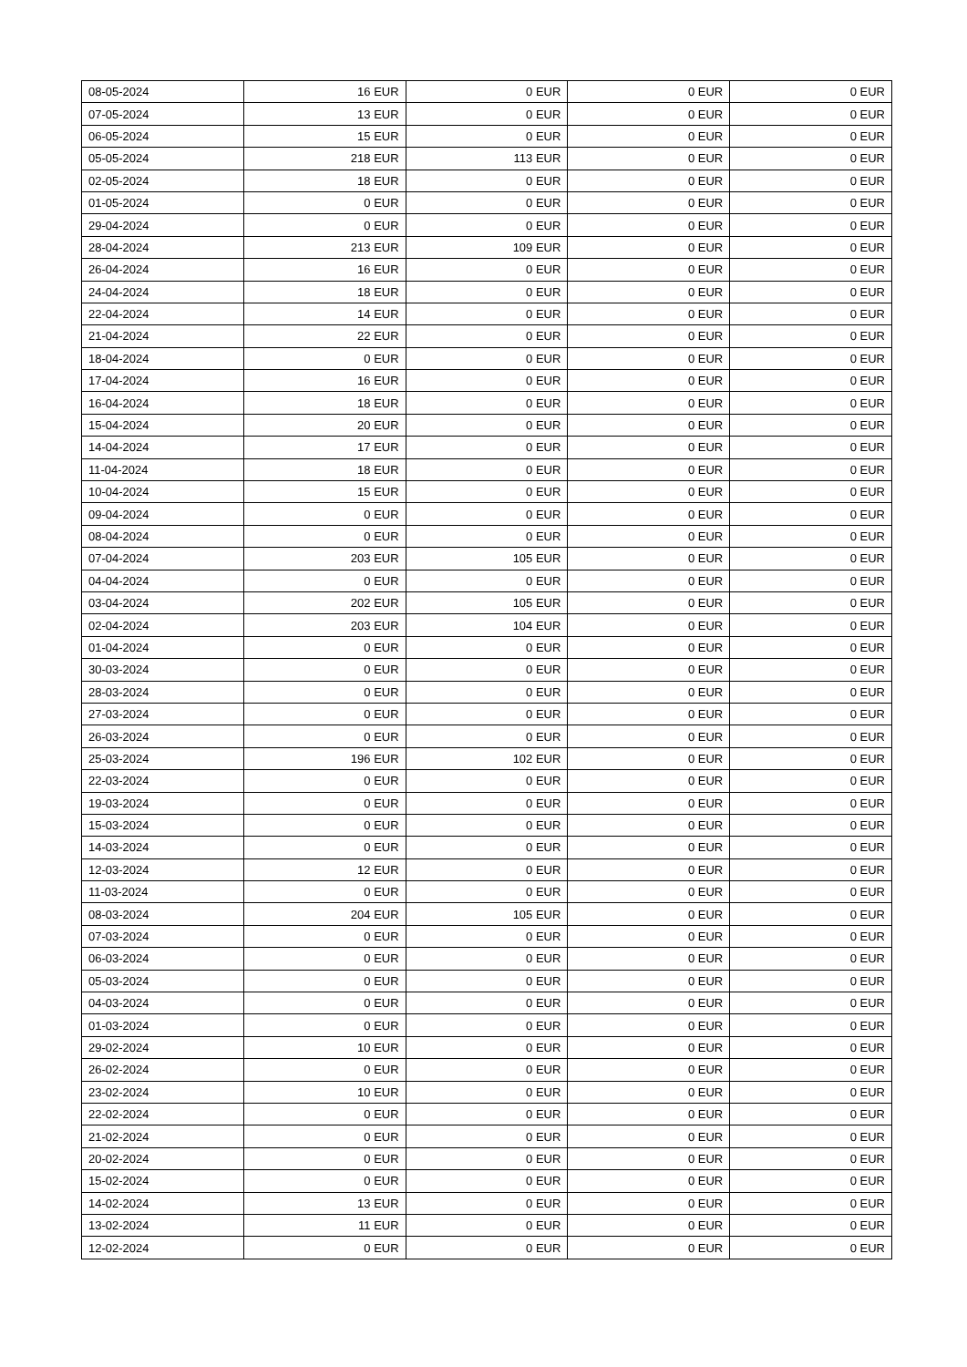| 08-05-2024 | 16 EUR | 0 EUR | 0 EUR | 0 EUR |
| 07-05-2024 | 13 EUR | 0 EUR | 0 EUR | 0 EUR |
| 06-05-2024 | 15 EUR | 0 EUR | 0 EUR | 0 EUR |
| 05-05-2024 | 218 EUR | 113 EUR | 0 EUR | 0 EUR |
| 02-05-2024 | 18 EUR | 0 EUR | 0 EUR | 0 EUR |
| 01-05-2024 | 0 EUR | 0 EUR | 0 EUR | 0 EUR |
| 29-04-2024 | 0 EUR | 0 EUR | 0 EUR | 0 EUR |
| 28-04-2024 | 213 EUR | 109 EUR | 0 EUR | 0 EUR |
| 26-04-2024 | 16 EUR | 0 EUR | 0 EUR | 0 EUR |
| 24-04-2024 | 18 EUR | 0 EUR | 0 EUR | 0 EUR |
| 22-04-2024 | 14 EUR | 0 EUR | 0 EUR | 0 EUR |
| 21-04-2024 | 22 EUR | 0 EUR | 0 EUR | 0 EUR |
| 18-04-2024 | 0 EUR | 0 EUR | 0 EUR | 0 EUR |
| 17-04-2024 | 16 EUR | 0 EUR | 0 EUR | 0 EUR |
| 16-04-2024 | 18 EUR | 0 EUR | 0 EUR | 0 EUR |
| 15-04-2024 | 20 EUR | 0 EUR | 0 EUR | 0 EUR |
| 14-04-2024 | 17 EUR | 0 EUR | 0 EUR | 0 EUR |
| 11-04-2024 | 18 EUR | 0 EUR | 0 EUR | 0 EUR |
| 10-04-2024 | 15 EUR | 0 EUR | 0 EUR | 0 EUR |
| 09-04-2024 | 0 EUR | 0 EUR | 0 EUR | 0 EUR |
| 08-04-2024 | 0 EUR | 0 EUR | 0 EUR | 0 EUR |
| 07-04-2024 | 203 EUR | 105 EUR | 0 EUR | 0 EUR |
| 04-04-2024 | 0 EUR | 0 EUR | 0 EUR | 0 EUR |
| 03-04-2024 | 202 EUR | 105 EUR | 0 EUR | 0 EUR |
| 02-04-2024 | 203 EUR | 104 EUR | 0 EUR | 0 EUR |
| 01-04-2024 | 0 EUR | 0 EUR | 0 EUR | 0 EUR |
| 30-03-2024 | 0 EUR | 0 EUR | 0 EUR | 0 EUR |
| 28-03-2024 | 0 EUR | 0 EUR | 0 EUR | 0 EUR |
| 27-03-2024 | 0 EUR | 0 EUR | 0 EUR | 0 EUR |
| 26-03-2024 | 0 EUR | 0 EUR | 0 EUR | 0 EUR |
| 25-03-2024 | 196 EUR | 102 EUR | 0 EUR | 0 EUR |
| 22-03-2024 | 0 EUR | 0 EUR | 0 EUR | 0 EUR |
| 19-03-2024 | 0 EUR | 0 EUR | 0 EUR | 0 EUR |
| 15-03-2024 | 0 EUR | 0 EUR | 0 EUR | 0 EUR |
| 14-03-2024 | 0 EUR | 0 EUR | 0 EUR | 0 EUR |
| 12-03-2024 | 12 EUR | 0 EUR | 0 EUR | 0 EUR |
| 11-03-2024 | 0 EUR | 0 EUR | 0 EUR | 0 EUR |
| 08-03-2024 | 204 EUR | 105 EUR | 0 EUR | 0 EUR |
| 07-03-2024 | 0 EUR | 0 EUR | 0 EUR | 0 EUR |
| 06-03-2024 | 0 EUR | 0 EUR | 0 EUR | 0 EUR |
| 05-03-2024 | 0 EUR | 0 EUR | 0 EUR | 0 EUR |
| 04-03-2024 | 0 EUR | 0 EUR | 0 EUR | 0 EUR |
| 01-03-2024 | 0 EUR | 0 EUR | 0 EUR | 0 EUR |
| 29-02-2024 | 10 EUR | 0 EUR | 0 EUR | 0 EUR |
| 26-02-2024 | 0 EUR | 0 EUR | 0 EUR | 0 EUR |
| 23-02-2024 | 10 EUR | 0 EUR | 0 EUR | 0 EUR |
| 22-02-2024 | 0 EUR | 0 EUR | 0 EUR | 0 EUR |
| 21-02-2024 | 0 EUR | 0 EUR | 0 EUR | 0 EUR |
| 20-02-2024 | 0 EUR | 0 EUR | 0 EUR | 0 EUR |
| 15-02-2024 | 0 EUR | 0 EUR | 0 EUR | 0 EUR |
| 14-02-2024 | 13 EUR | 0 EUR | 0 EUR | 0 EUR |
| 13-02-2024 | 11 EUR | 0 EUR | 0 EUR | 0 EUR |
| 12-02-2024 | 0 EUR | 0 EUR | 0 EUR | 0 EUR |